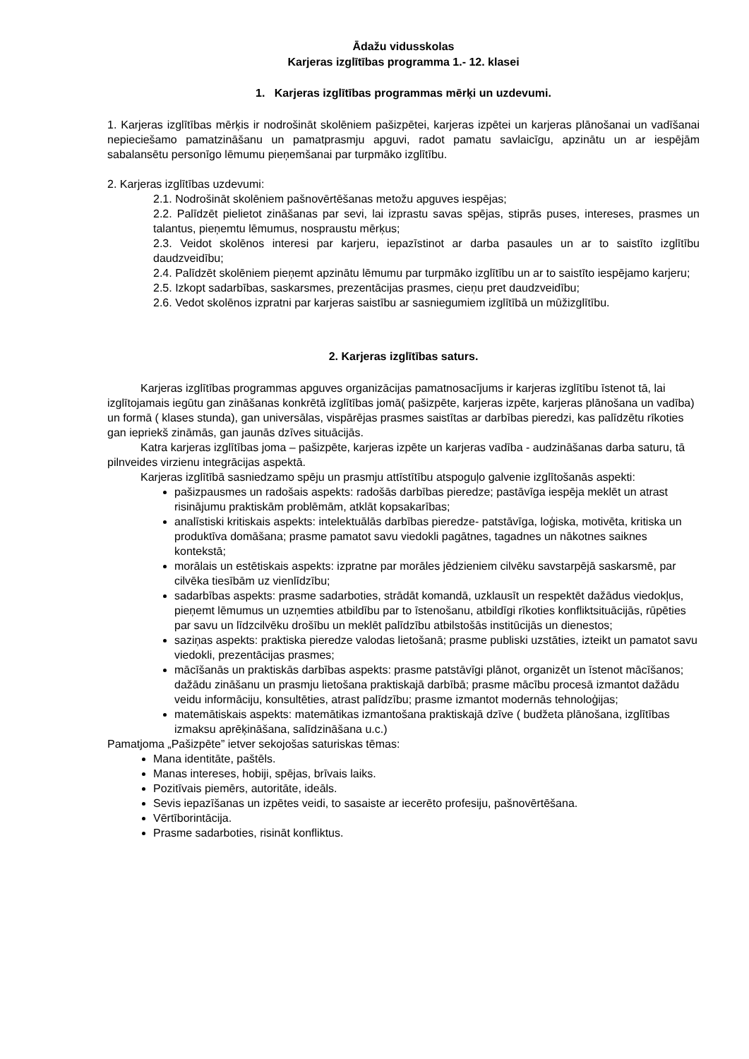Ādažu vidusskolas
Karjeras izglītības programma 1.- 12. klasei
1. Karjeras izglītības programmas mērķi un uzdevumi.
1. Karjeras izglītības mērķis ir nodrošināt skolēniem pašizpētei, karjeras izpētei un karjeras plānošanai un vadīšanai nepieciešamo pamatzināšanu un pamatprasmju apguvi, radot pamatu savlaicīgu, apzinātu un ar iespējām sabalansētu personīgo lēmumu pieņemšanai par turpmāko izglītību.
2. Karjeras izglītības uzdevumi:
2.1. Nodrošināt skolēniem pašnovērtēšanas metožu apguves iespējas;
2.2. Palīdzēt pielietot zināšanas par sevi, lai izprastu savas spējas, stiprās puses, intereses, prasmes un talantus, pieņemtu lēmumus, nospraustu mērķus;
2.3. Veidot skolēnos interesi par karjeru, iepazīstinot ar darba pasaules un ar to saistīto izglītību daudzveidību;
2.4. Palīdzēt skolēniem pieņemt apzinātu lēmumu par turpmāko izglītību un ar to saistīto iespējamo karjeru;
2.5. Izkopt sadarbības, saskarsmes, prezentācijas prasmes, cieņu pret daudzveidību;
2.6. Vedot skolēnos izpratni par karjeras saistību ar sasniegumiem izglītībā un mūžizglītību.
2. Karjeras izglītības saturs.
Karjeras izglītības programmas apguves organizācijas pamatnosacījums ir karjeras izglītību īstenot tā, lai izglītojamais iegūtu gan zināšanas konkrētā izglītības jomā( pašizpēte, karjeras izpēte, karjeras plānošana un vadība) un formā ( klases stunda), gan universālas, vispārējas prasmes saistītas ar darbības pieredzi, kas palīdzētu rīkoties gan iepriekš zināmās, gan jaunās dzīves situācijās.
Katra karjeras izglītības joma – pašizpēte, karjeras izpēte un karjeras vadība - audzināšanas darba saturu, tā pilnveides virzienu integrācijas aspektā.
Karjeras izglītībā sasniedzamo spēju un prasmju attīstītību atspoguļo galvenie izglītošanās aspekti:
pašizpausmes un radošais aspekts: radošās darbības pieredze; pastāvīga iespēja meklēt un atrast risinājumu praktiskām problēmām, atklāt kopsakarības;
analīstiski kritiskais aspekts: intelektuālās darbības pieredze- patstāvīga, loģiska, motivēta, kritiska un produktīva domāšana; prasme pamatot savu viedokli pagātnes, tagadnes un nākotnes saiknes kontekstā;
morālais un estētiskais aspekts: izpratne par morāles jēdzieniem cilvēku savstarpējā saskarsmē, par cilvēka tiesībām uz vienlīdzību;
sadarbības aspekts: prasme sadarboties, strādāt komandā, uzklausīt un respektēt dažādus viedokļus, pieņemt lēmumus un uzņemties atbildību par to īstenošanu, atbildīgi rīkoties konfliktsituācijās, rūpēties par savu un līdzcilvēku drošību un meklēt palīdzību atbilstošās institūcijās un dienestos;
saziņas aspekts: praktiska pieredze valodas lietošanā; prasme publiski uzstāties, izteikt un pamatot savu viedokli, prezentācijas prasmes;
mācīšanās un praktiskās darbības aspekts: prasme patstāvīgi plānot, organizēt un īstenot mācīšanos; dažādu zināšanu un prasmju lietošana praktiskajā darbībā; prasme mācību procesā izmantot dažādu veidu informāciju, konsultēties, atrast palīdzību; prasme izmantot modernās tehnoloģijas;
matemātiskais aspekts: matemātikas izmantošana praktiskajā dzīve ( budžeta plānošana, izglītības izmaksu aprēķināšana, salīdzināšana u.c.)
Pamatjoma „Pašizpēte” ietver sekojošas saturiskas tēmas:
Mana identitāte, paštēls.
Manas intereses, hobiji, spējas, brīvais laiks.
Pozitīvais piemērs, autoritāte, ideāls.
Sevis iepazīšanas un izpētes veidi, to sasaiste ar iecerēto profesiju, pašnovērtēšana.
Vērtīborintācija.
Prasme sadarboties, risināt konfliktus.